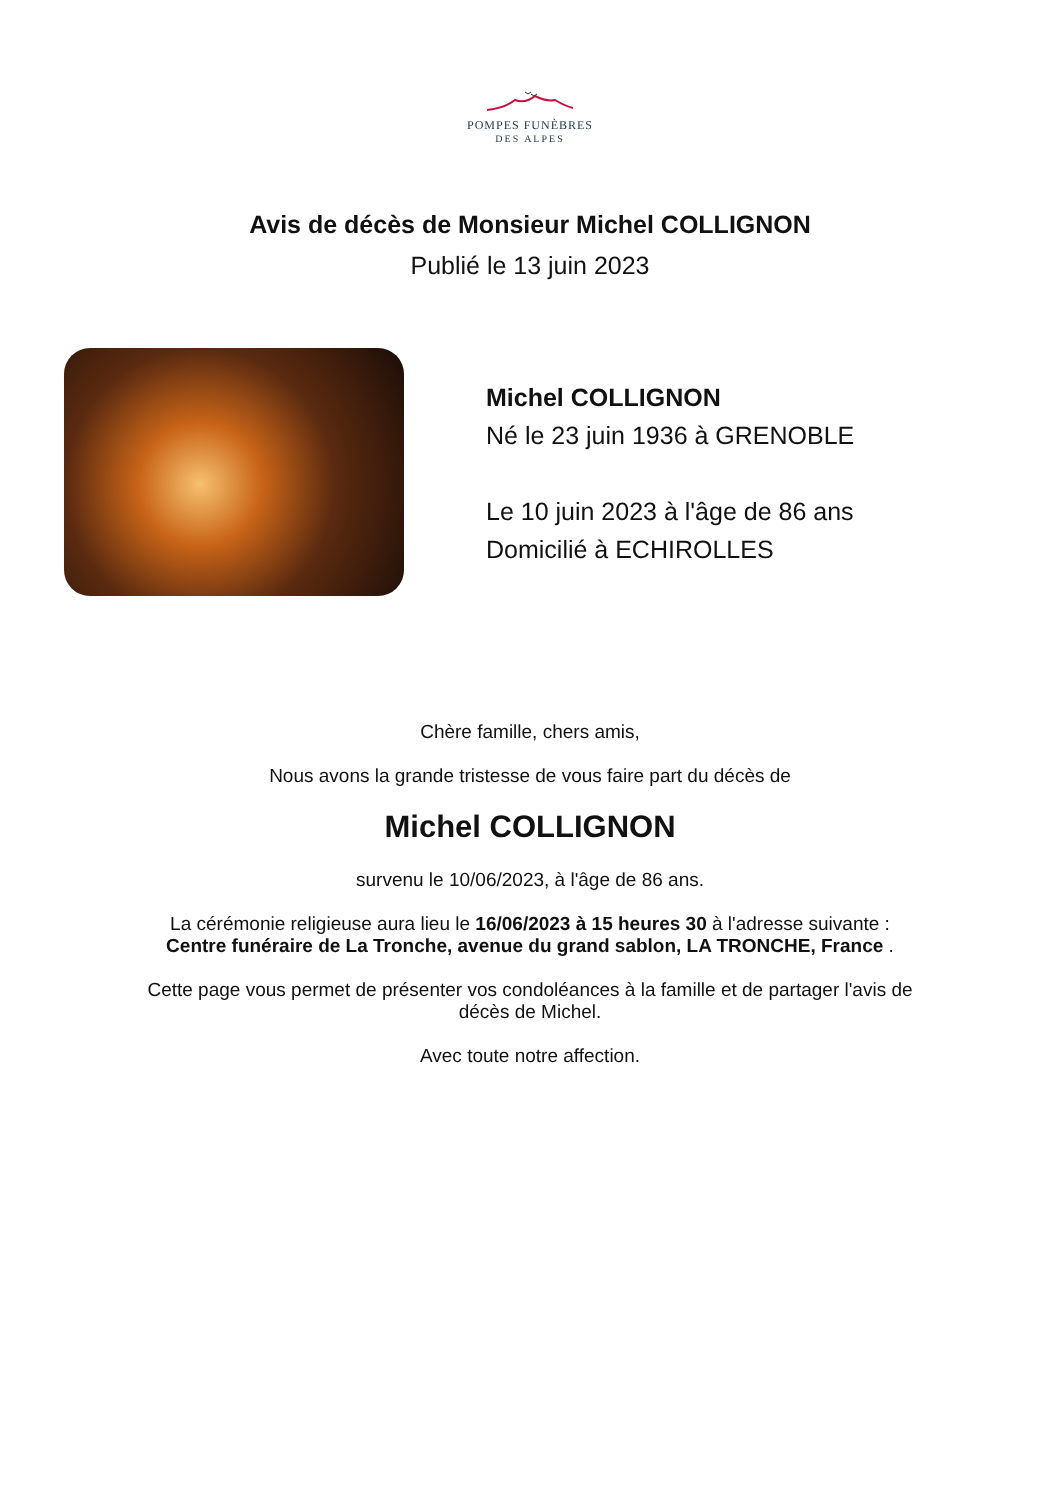POMPES FUNÈBRES
DES ALPES
Avis de décès de Monsieur Michel COLLIGNON
Publié le 13 juin 2023
Michel COLLIGNON
Né le 23 juin 1936 à GRENOBLE
Le 10 juin 2023 à l'âge de 86 ans
Domicilié à ECHIROLLES
Chère famille, chers amis,
Nous avons la grande tristesse de vous faire part du décès de
Michel COLLIGNON
survenu le 10/06/2023, à l'âge de 86 ans.
La cérémonie religieuse aura lieu le 16/06/2023 à 15 heures 30 à l'adresse suivante :
Centre funéraire de La Tronche, avenue du grand sablon, LA TRONCHE, France .
Cette page vous permet de présenter vos condoléances à la famille et de partager l'avis de
décès de Michel.
Avec toute notre affection.